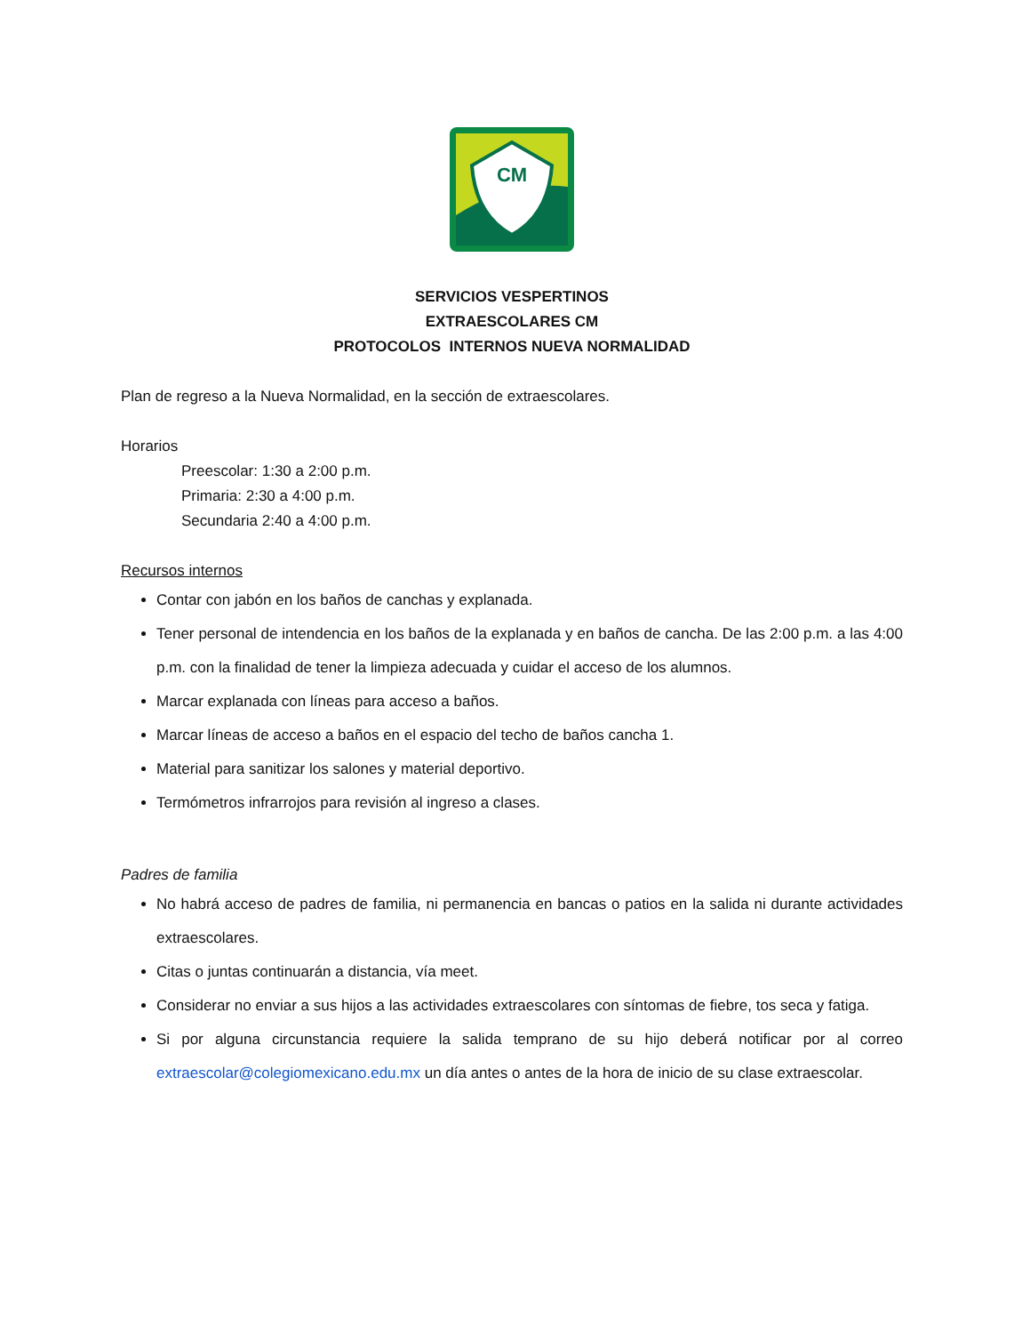CM
SERVICIOS VESPERTINOS
EXTRAESCOLARES CM
PROTOCOLOS INTERNOS NUEVA NORMALIDAD
Plan de regreso a la Nueva Normalidad, en la sección de extraescolares.
Horarios
Preescolar: 1:30 a 2:00 p.m.
Primaria: 2:30 a 4:00 p.m.
Secundaria 2:40 a 4:00 p.m.
Recursos internos
Contar con jabón en los baños de canchas y explanada.
Tener personal de intendencia en los baños de la explanada y en baños de cancha. De las 2:00 p.m. a las 4:00 p.m. con la finalidad de tener la limpieza adecuada y cuidar el acceso de los alumnos.
Marcar explanada con líneas para acceso a baños.
Marcar líneas de acceso a baños en el espacio del techo de baños cancha 1.
Material para sanitizar los salones y material deportivo.
Termómetros infrarrojos para revisión al ingreso a clases.
Padres de familia
No habrá acceso de padres de familia, ni permanencia en bancas o patios en la salida ni durante actividades extraescolares.
Citas o juntas continuarán a distancia, vía meet.
Considerar no enviar a sus hijos a las actividades extraescolares con síntomas de fiebre, tos seca y fatiga.
Si por alguna circunstancia requiere la salida temprano de su hijo deberá notificar por al correo extraescolar@colegiomexicano.edu.mx un día antes o antes de la hora de inicio de su clase extraescolar.